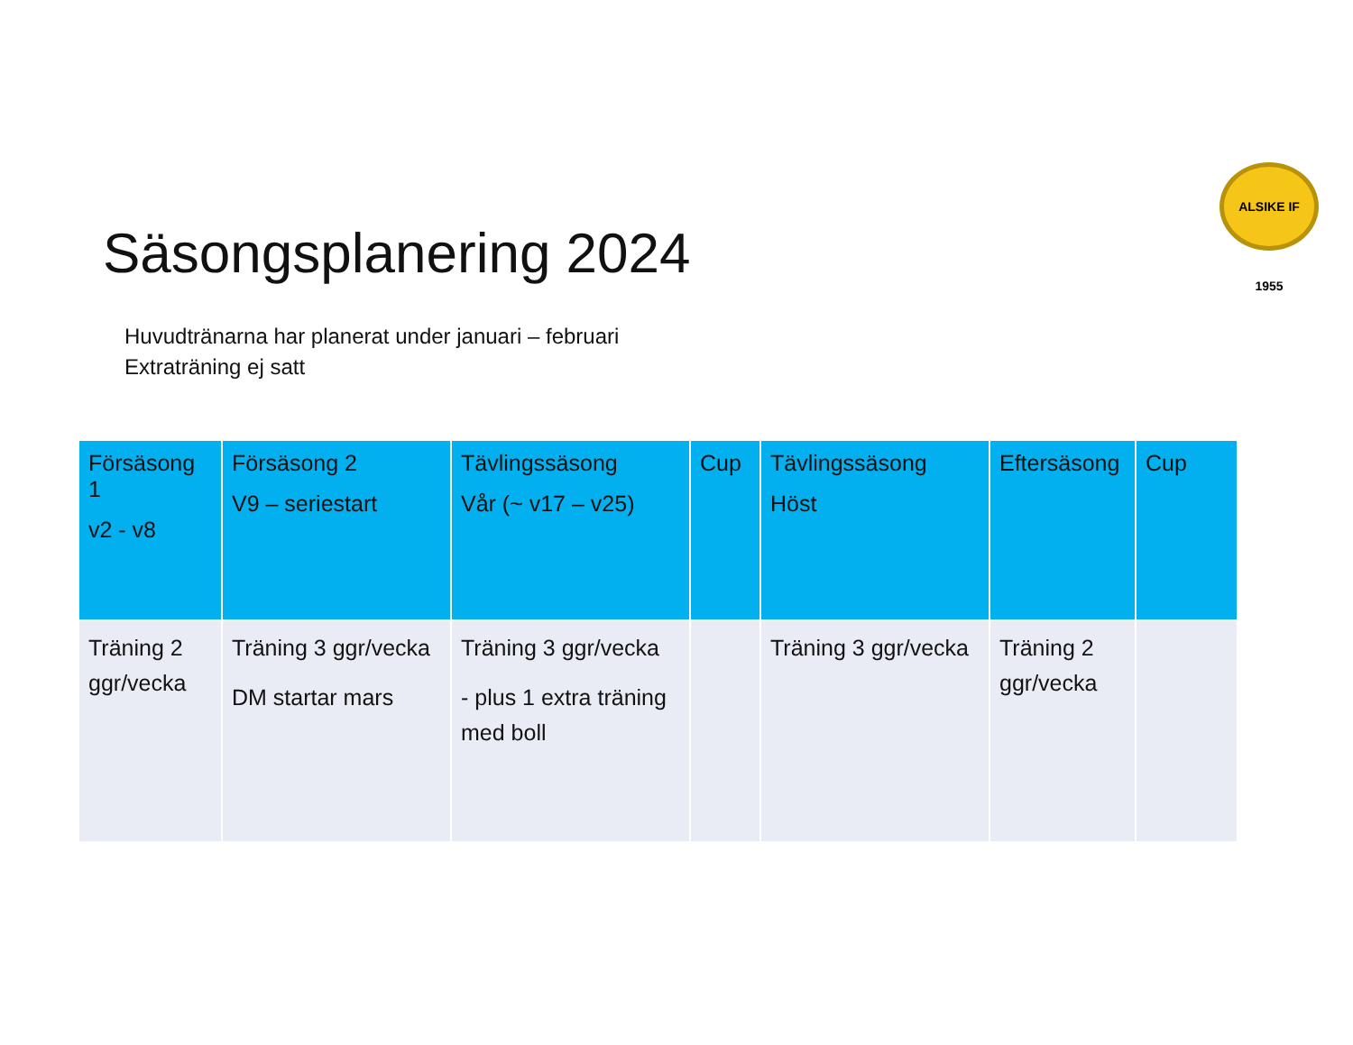ALSIKE IF 1955
Säsongsplanering 2024
Huvudtränarna har planerat under januari – februari
Extraträning ej satt
| Försäsong 1 v2 - v8 | Försäsong 2 V9 – seriestart | Tävlingssäsong Vår (~ v17 – v25) | Cup | Tävlingssäsong Höst | Eftersäsong | Cup |
| --- | --- | --- | --- | --- | --- | --- |
| Träning 2 ggr/vecka | Träning 3 ggr/vecka DM startar mars | Träning 3 ggr/vecka - plus 1 extra träning med boll | | Träning 3 ggr/vecka | Träning 2 ggr/vecka | |